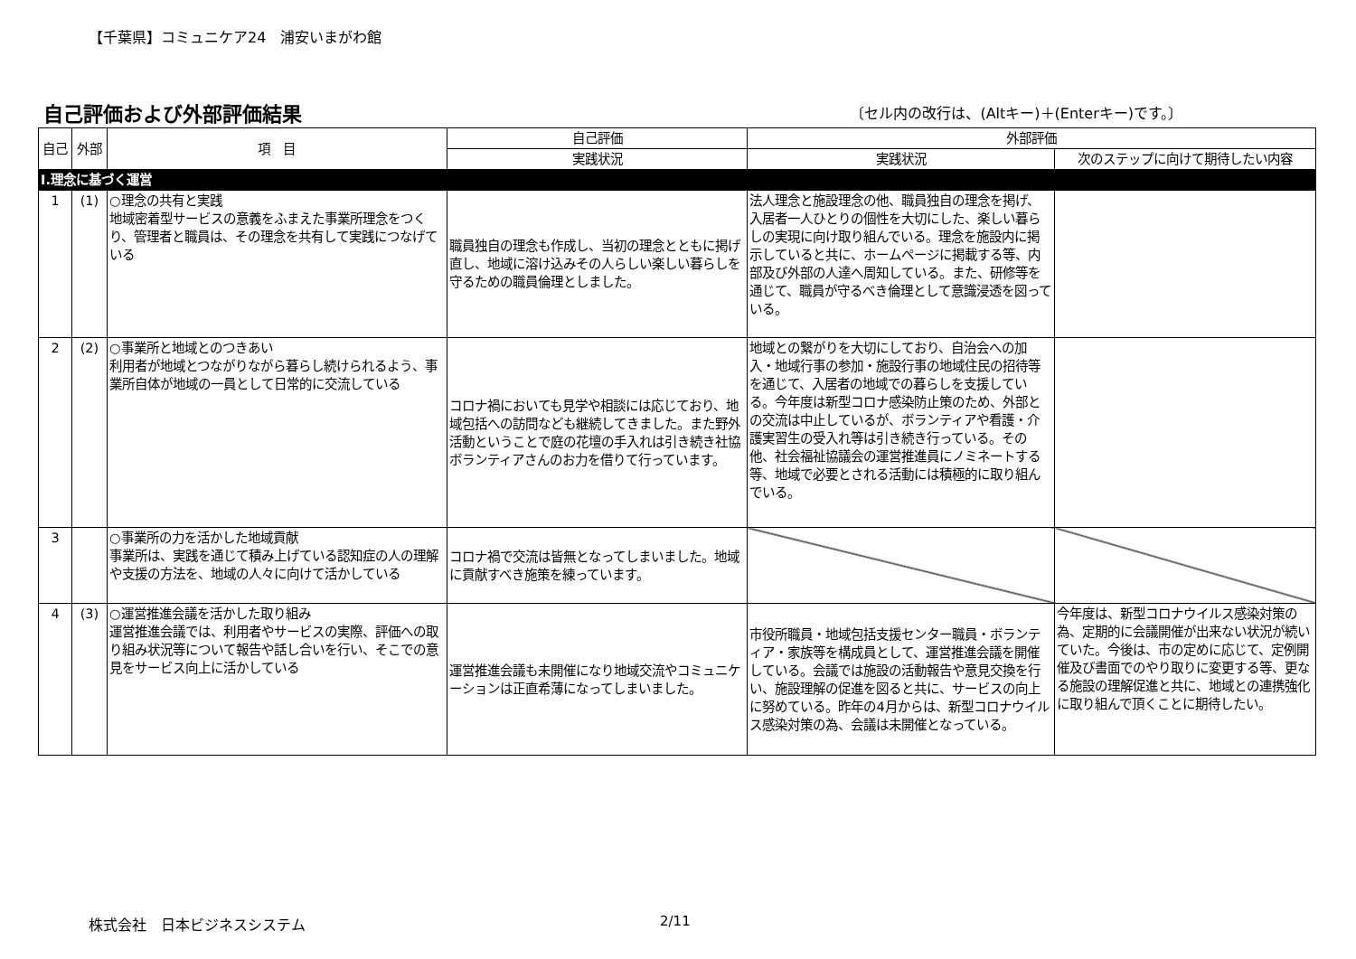【千葉県】コミュニケア24　浦安いまがわ館
自己評価および外部評価結果
〔セル内の改行は、(Altキー)＋(Enterキー)です。〕
| 自己 | 外部 | 項 目 | 自己評価 | 外部評価 | |
| --- | --- | --- | --- | --- | --- |
| | | | 実践状況 | 実践状況 | 次のステップに向けて期待したい内容 |
| Ⅰ.理念に基づく運営 | | | | | |
| 1 | (1) | ○理念の共有と実践 地域密着型サービスの意義をふまえた事業所理念をつくり、管理者と職員は、その理念を共有して実践につなげている | 職員独自の理念も作成し、当初の理念とともに掲げ直し、地域に溶け込みその人らしい楽しい暮らしを守るための職員倫理としました。 | 法人理念と施設理念の他、職員独自の理念を掲げ、入居者一人ひとりの個性を大切にした、楽しい暮らしの実現に向け取り組んでいる。理念を施設内に掲示していると共に、ホームページに掲載する等、内部及び外部の人達へ周知している。また、研修等を通じて、職員が守るべき倫理として意識浸透を図っている。 | |
| 2 | (2) | ○事業所と地域とのつきあい 利用者が地域とつながりながら暮らし続けられるよう、事業所自体が地域の一員として日常的に交流している | コロナ禍においても見学や相談には応じており、地域包括への訪問なども継続してきました。また野外活動ということで庭の花壇の手入れは引き続き社協ボランティアさんのお力を借りて行っています。 | 地域との繋がりを大切にしており、自治会への加入・地域行事の参加・施設行事の地域住民の招待等を通じて、入居者の地域での暮らしを支援している。今年度は新型コロナ感染防止策のため、外部との交流は中止しているが、ボランティアや看護・介護実習生の受入れ等は引き続き行っている。その他、社会福祉協議会の運営推進員にノミネートする等、地域で必要とされる活動には積極的に取り組んでいる。 | |
| 3 | | ○事業所の力を活かした地域貢献 事業所は、実践を通じて積み上げている認知症の人の理解や支援の方法を、地域の人々に向けて活かしている | コロナ禍で交流は皆無となってしまいました。地域に貢献すべき施策を練っています。 | | |
| 4 | (3) | ○運営推進会議を活かした取り組み 運営推進会議では、利用者やサービスの実際、評価への取り組み状況等について報告や話し合いを行い、そこでの意見をサービス向上に活かしている | 運営推進会議も未開催になり地域交流やコミュニケーションは正直希薄になってしまいました。 | 市役所職員・地域包括支援センター職員・ボランティア・家族等を構成員として、運営推進会議を開催している。会議では施設の活動報告や意見交換を行い、施設理解の促進を図ると共に、サービスの向上に努めている。昨年の4月からは、新型コロナウイルス感染対策の為、会議は未開催となっている。 | 今年度は、新型コロナウイルス感染対策の為、定期的に会議開催が出来ない状況が続いていた。今後は、市の定めに応じて、定例開催及び書面でのやり取りに変更する等、更なる施設の理解促進と共に、地域との連携強化に取り組んで頂くことに期待したい。 |
株式会社　日本ビジネスシステム 2/11